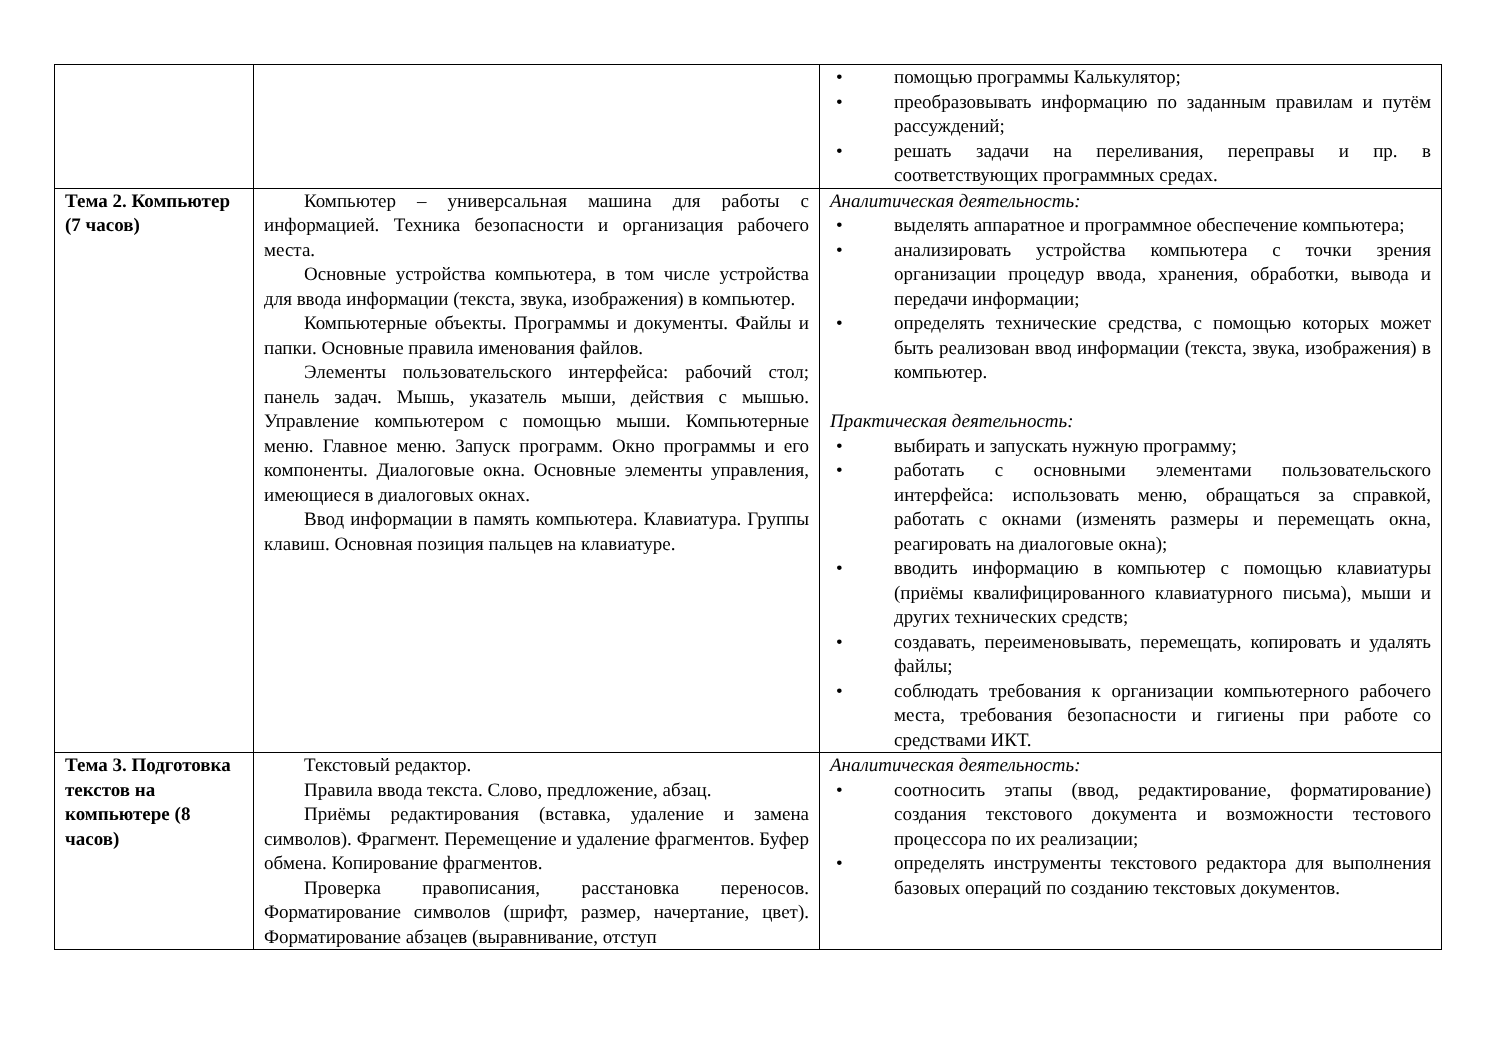| | | помощью программы Калькулятор; преобразовывать информацию по заданным правилам и путём рассуждений; решать задачи на переливания, переправы и пр. в соответствующих программных средах. |
| Тема 2. Компьютер (7 часов) | Компьютер – универсальная машина для работы с информацией. Техника безопасности и организация рабочего места. Основные устройства компьютера, в том числе устройства для ввода информации (текста, звука, изображения) в компьютер. Компьютерные объекты. Программы и документы. Файлы и папки. Основные правила именования файлов. Элементы пользовательского интерфейса: рабочий стол; панель задач. Мышь, указатель мыши, действия с мышью. Управление компьютером с помощью мыши. Компьютерные меню. Главное меню. Запуск программ. Окно программы и его компоненты. Диалоговые окна. Основные элементы управления, имеющиеся в диалоговых окнах. Ввод информации в память компьютера. Клавиатура. Группы клавиш. Основная позиция пальцев на клавиатуре. | Аналитическая деятельность: выделять аппаратное и программное обеспечение компьютера; анализировать устройства компьютера с точки зрения организации процедур ввода, хранения, обработки, вывода и передачи информации; определять технические средства, с помощью которых может быть реализован ввод информации (текста, звука, изображения) в компьютер. Практическая деятельность: выбирать и запускать нужную программу; работать с основными элементами пользовательского интерфейса: использовать меню, обращаться за справкой, работать с окнами (изменять размеры и перемещать окна, реагировать на диалоговые окна); вводить информацию в компьютер с помощью клавиатуры (приёмы квалифицированного клавиатурного письма), мыши и других технических средств; создавать, переименовывать, перемещать, копировать и удалять файлы; соблюдать требования к организации компьютерного рабочего места, требования безопасности и гигиены при работе со средствами ИКТ. |
| Тема 3. Подготовка текстов на компьютере (8 часов) | Текстовый редактор. Правила ввода текста. Слово, предложение, абзац. Приёмы редактирования (вставка, удаление и замена символов). Фрагмент. Перемещение и удаление фрагментов. Буфер обмена. Копирование фрагментов. Проверка правописания, расстановка переносов. Форматирование символов (шрифт, размер, начертание, цвет). Форматирование абзацев (выравнивание, отступ | Аналитическая деятельность: соотносить этапы (ввод, редактирование, форматирование) создания текстового документа и возможности тестового процессора по их реализации; определять инструменты текстового редактора для выполнения базовых операций по созданию текстовых документов. |